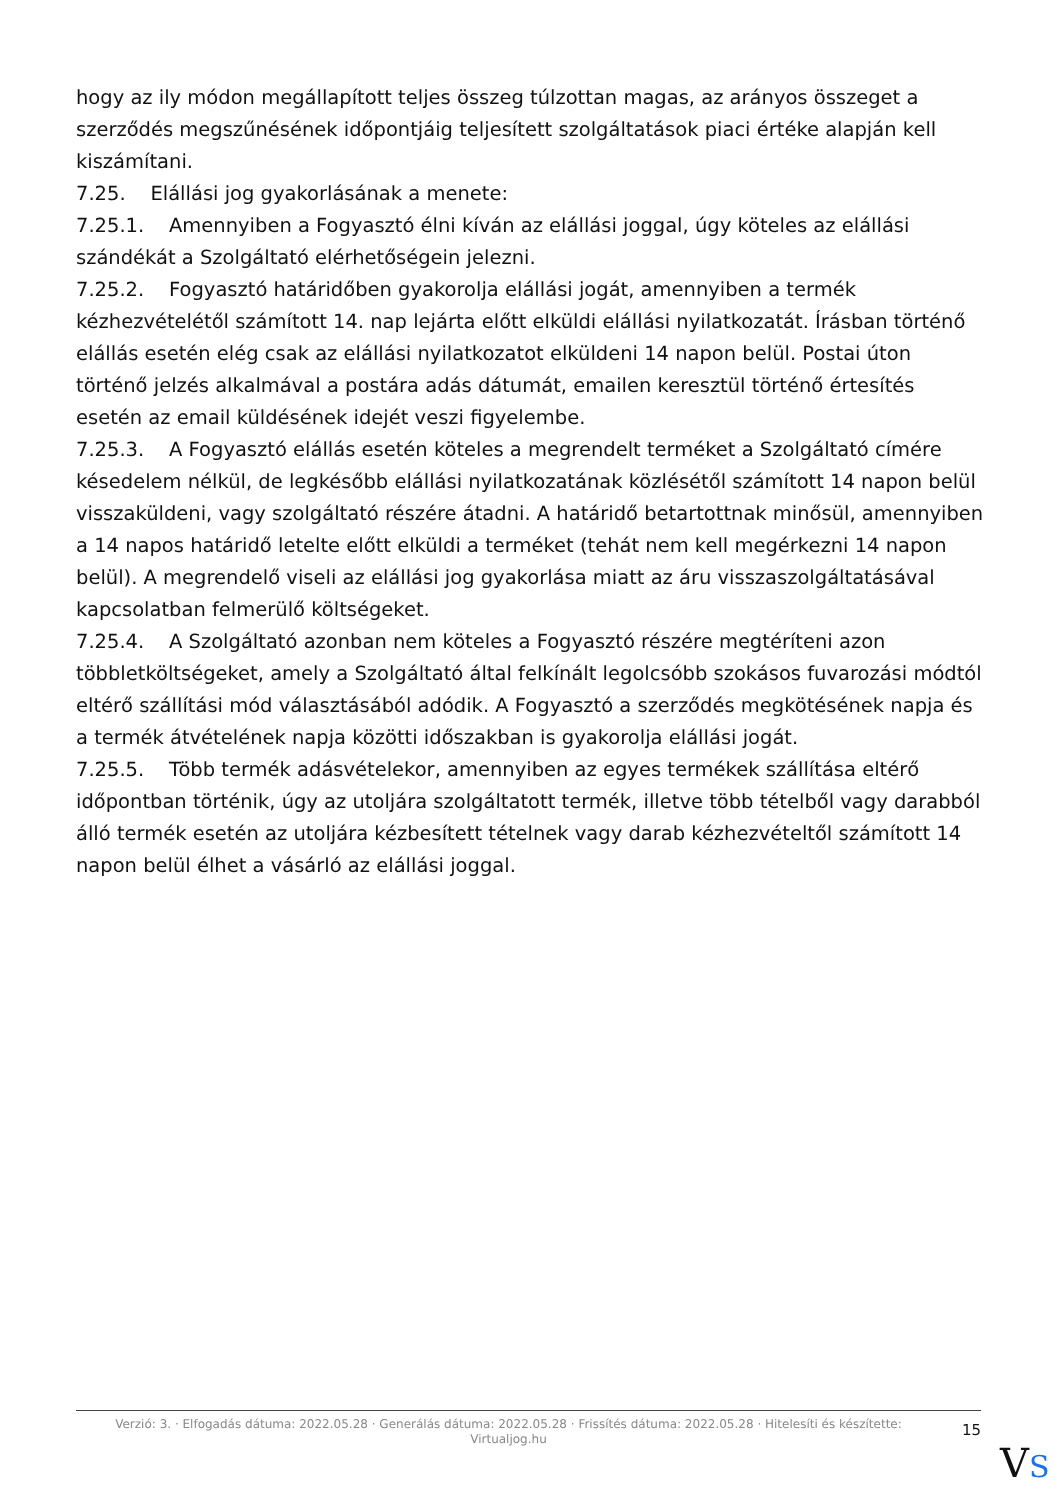hogy az ily módon megállapított teljes összeg túlzottan magas, az arányos összeget a szerződés megszűnésének időpontjáig teljesített szolgáltatások piaci értéke alapján kell kiszámítani.
7.25. Elállási jog gyakorlásának a menete:
7.25.1. Amennyiben a Fogyasztó élni kíván az elállási joggal, úgy köteles az elállási szándékát a Szolgáltató elérhetőségein jelezni.
7.25.2. Fogyasztó határidőben gyakorolja elállási jogát, amennyiben a termék kézhezvételétől számított 14. nap lejárta előtt elküldi elállási nyilatkozatát. Írásban történő elállás esetén elég csak az elállási nyilatkozatot elküldeni 14 napon belül. Postai úton történő jelzés alkalmával a postára adás dátumát, emailen keresztül történő értesítés esetén az email küldésének idejét veszi figyelembe.
7.25.3. A Fogyasztó elállás esetén köteles a megrendelt terméket a Szolgáltató címére késedelem nélkül, de legkésőbb elállási nyilatkozatának közlésétől számított 14 napon belül visszaküldeni, vagy szolgáltató részére átadni. A határidő betartottnak minősül, amennyiben a 14 napos határidő letelte előtt elküldi a terméket (tehát nem kell megérkezni 14 napon belül). A megrendelő viseli az elállási jog gyakorlása miatt az áru visszaszolgáltatásával kapcsolatban felmerülő költségeket.
7.25.4. A Szolgáltató azonban nem köteles a Fogyasztó részére megtéríteni azon többletköltségeket, amely a Szolgáltató által felkínált legolcsóbb szokásos fuvarozási módtól eltérő szállítási mód választásából adódik. A Fogyasztó a szerződés megkötésének napja és a termék átvételének napja közötti időszakban is gyakorolja elállási jogát.
7.25.5. Több termék adásvételekor, amennyiben az egyes termékek szállítása eltérő időpontban történik, úgy az utoljára szolgáltatott termék, illetve több tételből vagy darabból álló termék esetén az utoljára kézbesített tételnek vagy darab kézhezvételtől számított 14 napon belül élhet a vásárló az elállási joggal.
Verzió: 3. · Elfogadás dátuma: 2022.05.28 · Generálás dátuma: 2022.05.28 · Frissítés dátuma: 2022.05.28 · Hitelesíti és készítette: Virtualjog.hu
15
VS